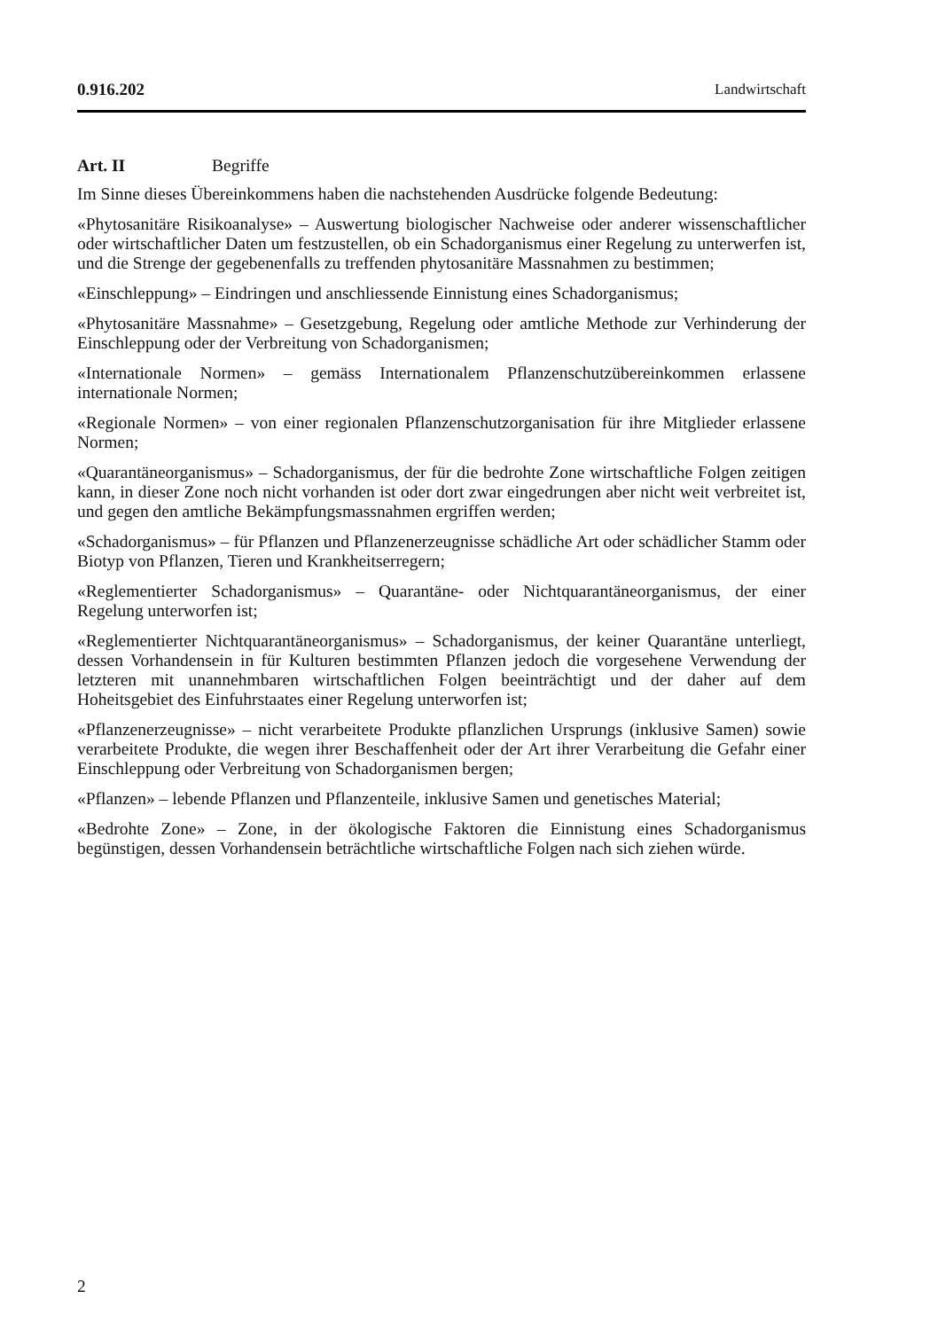0.916.202 Landwirtschaft
Art. II Begriffe
Im Sinne dieses Übereinkommens haben die nachstehenden Ausdrücke folgende Bedeutung:
«Phytosanitäre Risikoanalyse» – Auswertung biologischer Nachweise oder anderer wissenschaftlicher oder wirtschaftlicher Daten um festzustellen, ob ein Schadorganismus einer Regelung zu unterwerfen ist, und die Strenge der gegebenenfalls zu treffenden phytosanitäre Massnahmen zu bestimmen;
«Einschleppung» – Eindringen und anschliessende Einnistung eines Schadorganismus;
«Phytosanitäre Massnahme» – Gesetzgebung, Regelung oder amtliche Methode zur Verhinderung der Einschleppung oder der Verbreitung von Schadorganismen;
«Internationale Normen» – gemäss Internationalem Pflanzenschutzübereinkommen erlassene internationale Normen;
«Regionale Normen» – von einer regionalen Pflanzenschutzorganisation für ihre Mitglieder erlassene Normen;
«Quarantäneorganismus» – Schadorganismus, der für die bedrohte Zone wirtschaftliche Folgen zeitigen kann, in dieser Zone noch nicht vorhanden ist oder dort zwar eingedrungen aber nicht weit verbreitet ist, und gegen den amtliche Bekämpfungsmassnahmen ergriffen werden;
«Schadorganismus» – für Pflanzen und Pflanzenerzeugnisse schädliche Art oder schädlicher Stamm oder Biotyp von Pflanzen, Tieren und Krankheitserregern;
«Reglementierter Schadorganismus» – Quarantäne- oder Nichtquarantäneorganismus, der einer Regelung unterworfen ist;
«Reglementierter Nichtquarantäneorganismus» – Schadorganismus, der keiner Quarantäne unterliegt, dessen Vorhandensein in für Kulturen bestimmten Pflanzen jedoch die vorgesehene Verwendung der letzteren mit unannehmbaren wirtschaftlichen Folgen beeinträchtigt und der daher auf dem Hoheitsgebiet des Einfuhrstaates einer Regelung unterworfen ist;
«Pflanzenerzeugnisse» – nicht verarbeitete Produkte pflanzlichen Ursprungs (inklusive Samen) sowie verarbeitete Produkte, die wegen ihrer Beschaffenheit oder der Art ihrer Verarbeitung die Gefahr einer Einschleppung oder Verbreitung von Schadorganismen bergen;
«Pflanzen» – lebende Pflanzen und Pflanzenteile, inklusive Samen und genetisches Material;
«Bedrohte Zone» – Zone, in der ökologische Faktoren die Einnistung eines Schadorganismus begünstigen, dessen Vorhandensein beträchtliche wirtschaftliche Folgen nach sich ziehen würde.
2